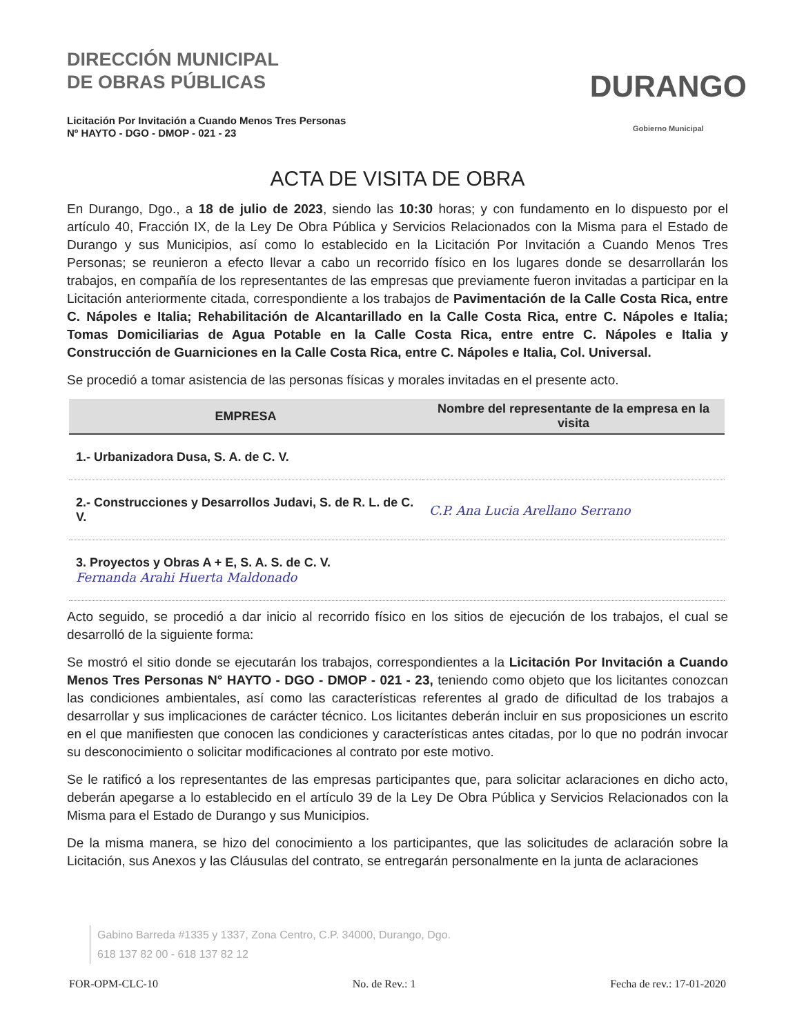DIRECCIÓN MUNICIPAL
DE OBRAS PÚBLICAS
Licitación Por Invitación a Cuando Menos Tres Personas
Nº HAYTO - DGO - DMOP - 021 - 23
DURANGO
Gobierno Municipal
ACTA DE VISITA DE OBRA
En Durango, Dgo., a 18 de julio de 2023, siendo las 10:30 horas; y con fundamento en lo dispuesto por el artículo 40, Fracción IX, de la Ley De Obra Pública y Servicios Relacionados con la Misma para el Estado de Durango y sus Municipios, así como lo establecido en la Licitación Por Invitación a Cuando Menos Tres Personas; se reunieron a efecto llevar a cabo un recorrido físico en los lugares donde se desarrollarán los trabajos, en compañía de los representantes de las empresas que previamente fueron invitadas a participar en la Licitación anteriormente citada, correspondiente a los trabajos de Pavimentación de la Calle Costa Rica, entre C. Nápoles e Italia; Rehabilitación de Alcantarillado en la Calle Costa Rica, entre C. Nápoles e Italia; Tomas Domiciliarias de Agua Potable en la Calle Costa Rica, entre entre C. Nápoles e Italia y Construcción de Guarniciones en la Calle Costa Rica, entre C. Nápoles e Italia, Col. Universal.
Se procedió a tomar asistencia de las personas físicas y morales invitadas en el presente acto.
| EMPRESA | Nombre del representante de la empresa en la visita |
| --- | --- |
| 1.- Urbanizadora Dusa, S. A. de C. V. | |
| 2.- Construcciones y Desarrollos Judavi, S. de R. L. de C. V. | C.P. Ana Lucia Arellano Serrano |
| 3. Proyectos y Obras A + E, S. A. S. de C. V. Fernanda Arahi Huerta Maldonado | |
Acto seguido, se procedió a dar inicio al recorrido físico en los sitios de ejecución de los trabajos, el cual se desarrolló de la siguiente forma:
Se mostró el sitio donde se ejecutarán los trabajos, correspondientes a la Licitación Por Invitación a Cuando Menos Tres Personas N° HAYTO - DGO - DMOP - 021 - 23, teniendo como objeto que los licitantes conozcan las condiciones ambientales, así como las características referentes al grado de dificultad de los trabajos a desarrollar y sus implicaciones de carácter técnico. Los licitantes deberán incluir en sus proposiciones un escrito en el que manifiesten que conocen las condiciones y características antes citadas, por lo que no podrán invocar su desconocimiento o solicitar modificaciones al contrato por este motivo.
Se le ratificó a los representantes de las empresas participantes que, para solicitar aclaraciones en dicho acto, deberán apegarse a lo establecido en el artículo 39 de la Ley De Obra Pública y Servicios Relacionados con la Misma para el Estado de Durango y sus Municipios.
De la misma manera, se hizo del conocimiento a los participantes, que las solicitudes de aclaración sobre la Licitación, sus Anexos y las Cláusulas del contrato, se entregarán personalmente en la junta de aclaraciones
Gabino Barreda #1335 y 1337, Zona Centro, C.P. 34000, Durango, Dgo.
618 137 82 00 - 618 137 82 12
FOR-OPM-CLC-10 No. de Rev.: 1 Fecha de rev.: 17-01-2020